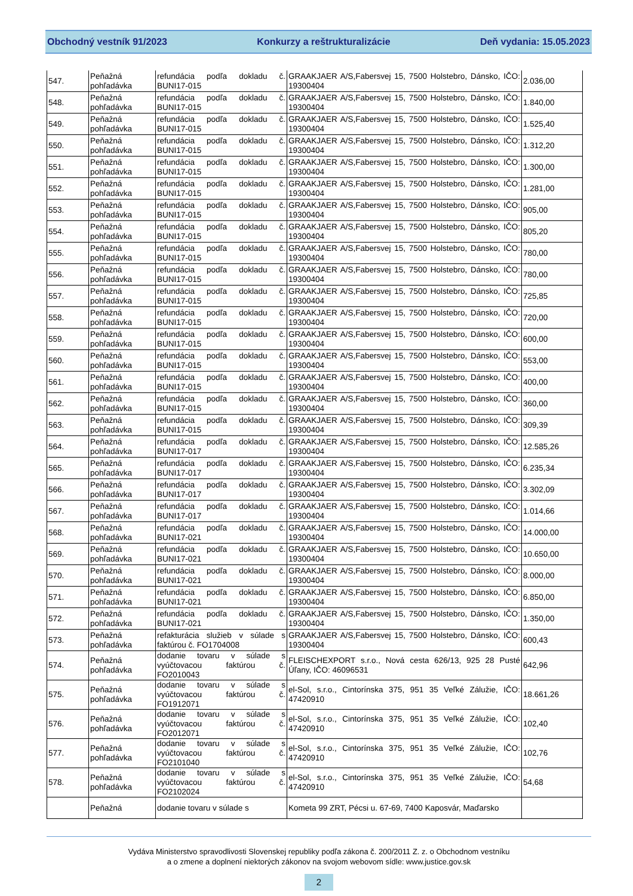Obchodný vestník 91/2023 Konkurzy a reštrukturalizácie Deň vydania: 15.05.2023
| 547. | Peňažná pohľadávka | refundácia podľa dokladu č. BUNI17-015 | GRAAKJAER A/S,Fabersvej 15, 7500 Holstebro, Dánsko, IČO: 19300404 | 2.036,00 |
| 548. | Peňažná pohľadávka | refundácia podľa dokladu č. BUNI17-015 | GRAAKJAER A/S,Fabersvej 15, 7500 Holstebro, Dánsko, IČO: 19300404 | 1.840,00 |
| 549. | Peňažná pohľadávka | refundácia podľa dokladu č. BUNI17-015 | GRAAKJAER A/S,Fabersvej 15, 7500 Holstebro, Dánsko, IČO: 19300404 | 1.525,40 |
| 550. | Peňažná pohľadávka | refundácia podľa dokladu č. BUNI17-015 | GRAAKJAER A/S,Fabersvej 15, 7500 Holstebro, Dánsko, IČO: 19300404 | 1.312,20 |
| 551. | Peňažná pohľadávka | refundácia podľa dokladu č. BUNI17-015 | GRAAKJAER A/S,Fabersvej 15, 7500 Holstebro, Dánsko, IČO: 19300404 | 1.300,00 |
| 552. | Peňažná pohľadávka | refundácia podľa dokladu č. BUNI17-015 | GRAAKJAER A/S,Fabersvej 15, 7500 Holstebro, Dánsko, IČO: 19300404 | 1.281,00 |
| 553. | Peňažná pohľadávka | refundácia podľa dokladu č. BUNI17-015 | GRAAKJAER A/S,Fabersvej 15, 7500 Holstebro, Dánsko, IČO: 19300404 | 905,00 |
| 554. | Peňažná pohľadávka | refundácia podľa dokladu č. BUNI17-015 | GRAAKJAER A/S,Fabersvej 15, 7500 Holstebro, Dánsko, IČO: 19300404 | 805,20 |
| 555. | Peňažná pohľadávka | refundácia podľa dokladu č. BUNI17-015 | GRAAKJAER A/S,Fabersvej 15, 7500 Holstebro, Dánsko, IČO: 19300404 | 780,00 |
| 556. | Peňažná pohľadávka | refundácia podľa dokladu č. BUNI17-015 | GRAAKJAER A/S,Fabersvej 15, 7500 Holstebro, Dánsko, IČO: 19300404 | 780,00 |
| 557. | Peňažná pohľadávka | refundácia podľa dokladu č. BUNI17-015 | GRAAKJAER A/S,Fabersvej 15, 7500 Holstebro, Dánsko, IČO: 19300404 | 725,85 |
| 558. | Peňažná pohľadávka | refundácia podľa dokladu č. BUNI17-015 | GRAAKJAER A/S,Fabersvej 15, 7500 Holstebro, Dánsko, IČO: 19300404 | 720,00 |
| 559. | Peňažná pohľadávka | refundácia podľa dokladu č. BUNI17-015 | GRAAKJAER A/S,Fabersvej 15, 7500 Holstebro, Dánsko, IČO: 19300404 | 600,00 |
| 560. | Peňažná pohľadávka | refundácia podľa dokladu č. BUNI17-015 | GRAAKJAER A/S,Fabersvej 15, 7500 Holstebro, Dánsko, IČO: 19300404 | 553,00 |
| 561. | Peňažná pohľadávka | refundácia podľa dokladu č. BUNI17-015 | GRAAKJAER A/S,Fabersvej 15, 7500 Holstebro, Dánsko, IČO: 19300404 | 400,00 |
| 562. | Peňažná pohľadávka | refundácia podľa dokladu č. BUNI17-015 | GRAAKJAER A/S,Fabersvej 15, 7500 Holstebro, Dánsko, IČO: 19300404 | 360,00 |
| 563. | Peňažná pohľadávka | refundácia podľa dokladu č. BUNI17-015 | GRAAKJAER A/S,Fabersvej 15, 7500 Holstebro, Dánsko, IČO: 19300404 | 309,39 |
| 564. | Peňažná pohľadávka | refundácia podľa dokladu č. BUNI17-017 | GRAAKJAER A/S,Fabersvej 15, 7500 Holstebro, Dánsko, IČO: 19300404 | 12.585,26 |
| 565. | Peňažná pohľadávka | refundácia podľa dokladu č. BUNI17-017 | GRAAKJAER A/S,Fabersvej 15, 7500 Holstebro, Dánsko, IČO: 19300404 | 6.235,34 |
| 566. | Peňažná pohľadávka | refundácia podľa dokladu č. BUNI17-017 | GRAAKJAER A/S,Fabersvej 15, 7500 Holstebro, Dánsko, IČO: 19300404 | 3.302,09 |
| 567. | Peňažná pohľadávka | refundácia podľa dokladu č. BUNI17-017 | GRAAKJAER A/S,Fabersvej 15, 7500 Holstebro, Dánsko, IČO: 19300404 | 1.014,66 |
| 568. | Peňažná pohľadávka | refundácia podľa dokladu č. BUNI17-021 | GRAAKJAER A/S,Fabersvej 15, 7500 Holstebro, Dánsko, IČO: 19300404 | 14.000,00 |
| 569. | Peňažná pohľadávka | refundácia podľa dokladu č. BUNI17-021 | GRAAKJAER A/S,Fabersvej 15, 7500 Holstebro, Dánsko, IČO: 19300404 | 10.650,00 |
| 570. | Peňažná pohľadávka | refundácia podľa dokladu č. BUNI17-021 | GRAAKJAER A/S,Fabersvej 15, 7500 Holstebro, Dánsko, IČO: 19300404 | 8.000,00 |
| 571. | Peňažná pohľadávka | refundácia podľa dokladu č. BUNI17-021 | GRAAKJAER A/S,Fabersvej 15, 7500 Holstebro, Dánsko, IČO: 19300404 | 6.850,00 |
| 572. | Peňažná pohľadávka | refundácia podľa dokladu č. BUNI17-021 | GRAAKJAER A/S,Fabersvej 15, 7500 Holstebro, Dánsko, IČO: 19300404 | 1.350,00 |
| 573. | Peňažná pohľadávka | refakturácia služieb v súlade s faktúrou č. FO1704008 | GRAAKJAER A/S,Fabersvej 15, 7500 Holstebro, Dánsko, IČO: 19300404 | 600,43 |
| 574. | Peňažná pohľadávka | dodanie tovaru v súlade s vyúčtovacou faktúrou č. FO2010043 | FLEISCHEXPORT s.r.o., Nová cesta 626/13, 925 28 Pusté Úľany, IČO: 46096531 | 642,96 |
| 575. | Peňažná pohľadávka | dodanie tovaru v súlade s vyúčtovacou faktúrou č. FO1912071 | el-Sol, s.r.o., Cintorínska 375, 951 35 Veľké Zálužie, IČO: 47420910 | 18.661,26 |
| 576. | Peňažná pohľadávka | dodanie tovaru v súlade s vyúčtovacou faktúrou č. FO2012071 | el-Sol, s.r.o., Cintorínska 375, 951 35 Veľké Zálužie, IČO: 47420910 | 102,40 |
| 577. | Peňažná pohľadávka | dodanie tovaru v súlade s vyúčtovacou faktúrou č. FO2101040 | el-Sol, s.r.o., Cintorínska 375, 951 35 Veľké Zálužie, IČO: 47420910 | 102,76 |
| 578. | Peňažná pohľadávka | dodanie tovaru v súlade s vyúčtovacou faktúrou č. FO2102024 | el-Sol, s.r.o., Cintorínska 375, 951 35 Veľké Zálužie, IČO: 47420910 | 54,68 |
| | Peňažná | dodanie tovaru v súlade s | Kometa 99 ZRT, Pécsi u. 67-69, 7400 Kaposvár, Maďarsko | |
Vydáva Ministerstvo spravodlivosti Slovenskej republiky podľa zákona č. 200/2011 Z. z. o Obchodnom vestníku
a o zmene a doplnení niektorých zákonov na svojom webovom sídle: www.justice.gov.sk
2